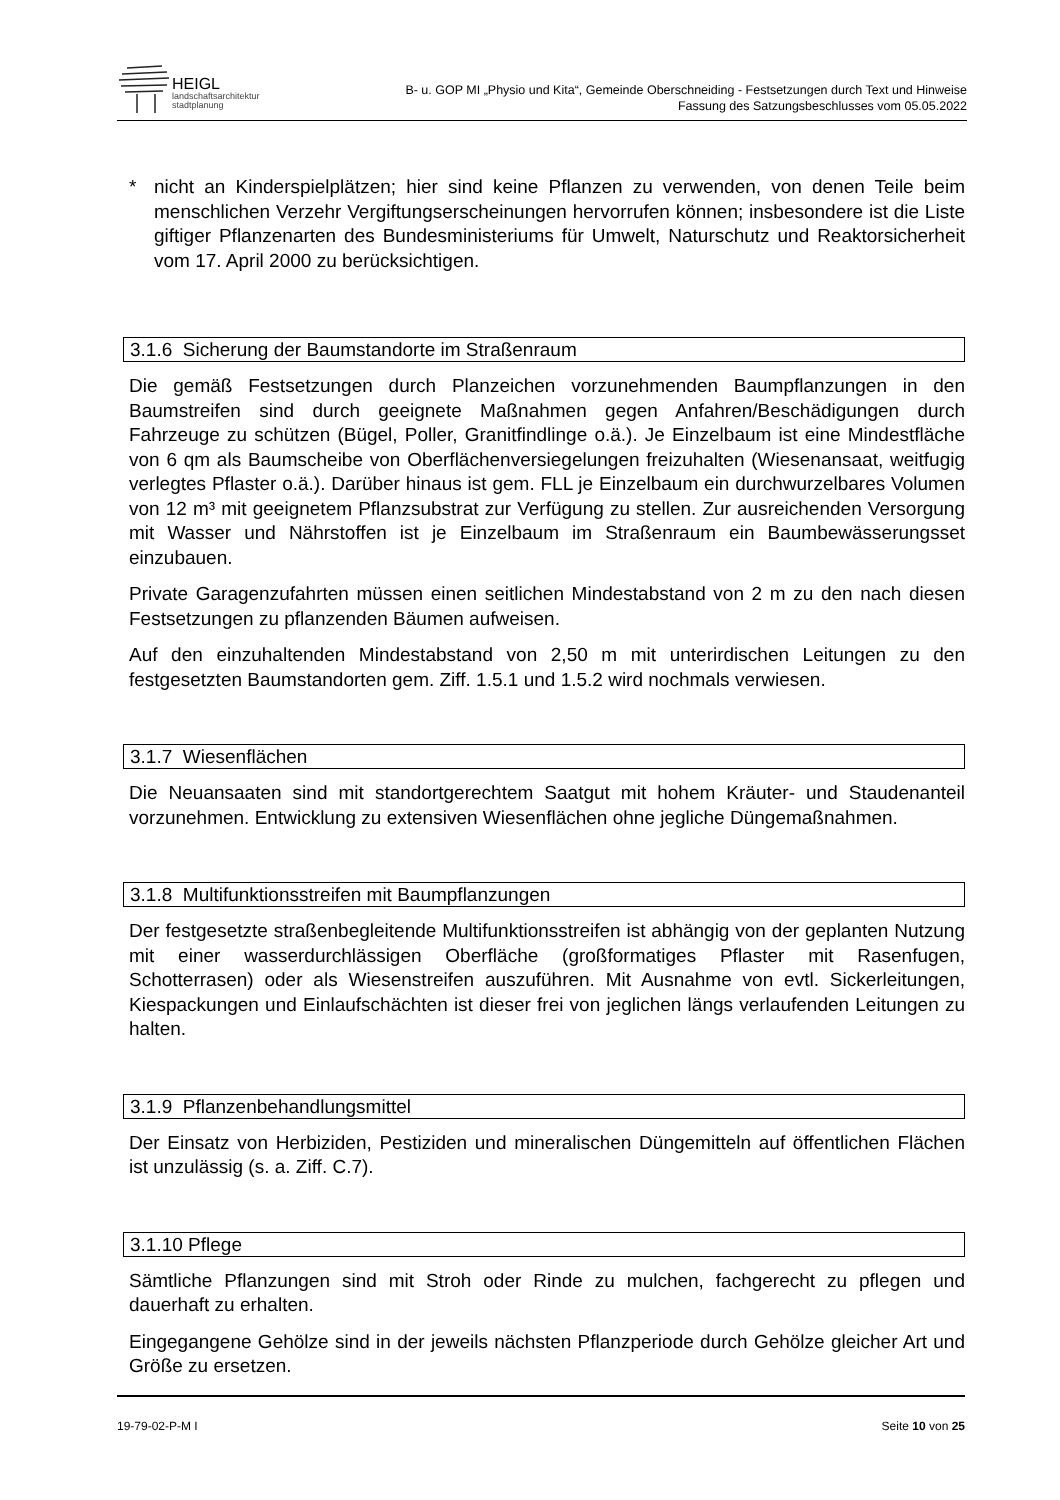HEIGL
landschaftsarchitektur
stadtplanung
B- u. GOP MI „Physio und Kita“, Gemeinde Oberschneiding - Festsetzungen durch Text und Hinweise
Fassung des Satzungsbeschlusses vom 05.05.2022
* nicht an Kinderspielplätzen; hier sind keine Pflanzen zu verwenden, von denen Teile beim menschlichen Verzehr Vergiftungserscheinungen hervorrufen können; insbesondere ist die Liste giftiger Pflanzenarten des Bundesministeriums für Umwelt, Naturschutz und Reaktorsicherheit vom 17. April 2000 zu berücksichtigen.
3.1.6 Sicherung der Baumstandorte im Straßenraum
Die gemäß Festsetzungen durch Planzeichen vorzunehmenden Baumpflanzungen in den Baumstreifen sind durch geeignete Maßnahmen gegen Anfahren/Beschädigungen durch Fahrzeuge zu schützen (Bügel, Poller, Granitfindlinge o.ä.). Je Einzelbaum ist eine Mindestfläche von 6 qm als Baumscheibe von Oberflächenversiegelungen freizuhalten (Wiesenansaat, weitfugig verlegtes Pflaster o.ä.). Darüber hinaus ist gem. FLL je Einzelbaum ein durchwurzelbares Volumen von 12 m³ mit geeignetem Pflanzsubstrat zur Verfügung zu stellen. Zur ausreichenden Versorgung mit Wasser und Nährstoffen ist je Einzelbaum im Straßenraum ein Baumbewässerungsset einzubauen.
Private Garagenzufahrten müssen einen seitlichen Mindestabstand von 2 m zu den nach diesen Festsetzungen zu pflanzenden Bäumen aufweisen.
Auf den einzuhaltenden Mindestabstand von 2,50 m mit unterirdischen Leitungen zu den festgesetzten Baumstandorten gem. Ziff. 1.5.1 und 1.5.2 wird nochmals verwiesen.
3.1.7 Wiesenflächen
Die Neuansaaten sind mit standortgerechtem Saatgut mit hohem Kräuter- und Staudenanteil vorzunehmen. Entwicklung zu extensiven Wiesenflächen ohne jegliche Düngemaßnahmen.
3.1.8 Multifunktionsstreifen mit Baumpflanzungen
Der festgesetzte straßenbegleitende Multifunktionsstreifen ist abhängig von der geplanten Nutzung mit einer wasserdurchlässigen Oberfläche (großformatiges Pflaster mit Rasenfugen, Schotterrasen) oder als Wiesenstreifen auszuführen. Mit Ausnahme von evtl. Sickerleitungen, Kiespackungen und Einlaufschächten ist dieser frei von jeglichen längs verlaufenden Leitungen zu halten.
3.1.9 Pflanzenbehandlungsmittel
Der Einsatz von Herbiziden, Pestiziden und mineralischen Düngemitteln auf öffentlichen Flächen ist unzulässig (s. a. Ziff. C.7).
3.1.10 Pflege
Sämtliche Pflanzungen sind mit Stroh oder Rinde zu mulchen, fachgerecht zu pflegen und dauerhaft zu erhalten.
Eingegangene Gehölze sind in der jeweils nächsten Pflanzperiode durch Gehölze gleicher Art und Größe zu ersetzen.
19-79-02-P-M I Seite 10 von 25